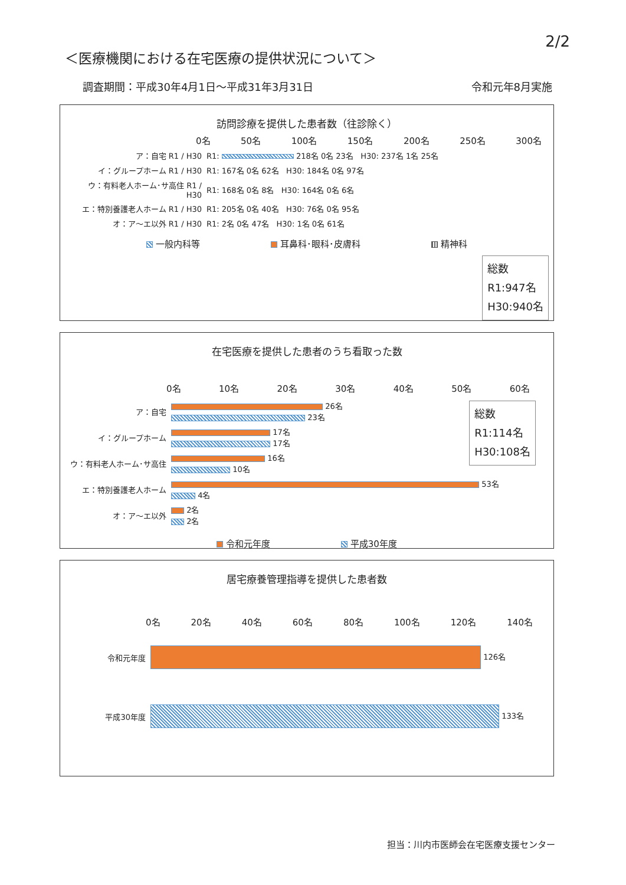2/2
＜医療機関における在宅医療の提供状況について＞
調査期間：平成30年4月1日～平成31年3月31日
令和元年8月実施
訪問診療を提供した患者数（往診除く）
0名 50名 100名 150名 200名 250名 300名
ア：自宅 R1 / H30
R1: 218名 0名 23名 H30: 237名 1名 25名
イ：グループホーム R1 / H30
R1: 167名 0名 62名 H30: 184名 0名 97名
ウ：有料老人ホーム･サ高住 R1 / H30
R1: 168名 0名 8名 H30: 164名 0名 6名
エ：特別養護老人ホーム R1 / H30
R1: 205名 0名 40名 H30: 76名 0名 95名
オ：ア～エ以外 R1 / H30
R1: 2名 0名 47名 H30: 1名 0名 61名
一般内科等 耳鼻科･眼科･皮膚科 精神科
総数
R1:947名
H30:940名
在宅医療を提供した患者のうち看取った数
0名 10名 20名 30名 40名 50名 60名
ア：自宅
26名
23名
イ：グループホーム
17名
17名
ウ：有料老人ホーム･サ高住
16名
10名
エ：特別養護老人ホーム
53名
4名
オ：ア～エ以外
2名
2名
令和元年度 平成30年度
総数
R1:114名
H30:108名
居宅療養管理指導を提供した患者数
0名 20名 40名 60名 80名 100名 120名 140名
令和元年度 126名
平成30年度 133名
担当：川内市医師会在宅医療支援センター